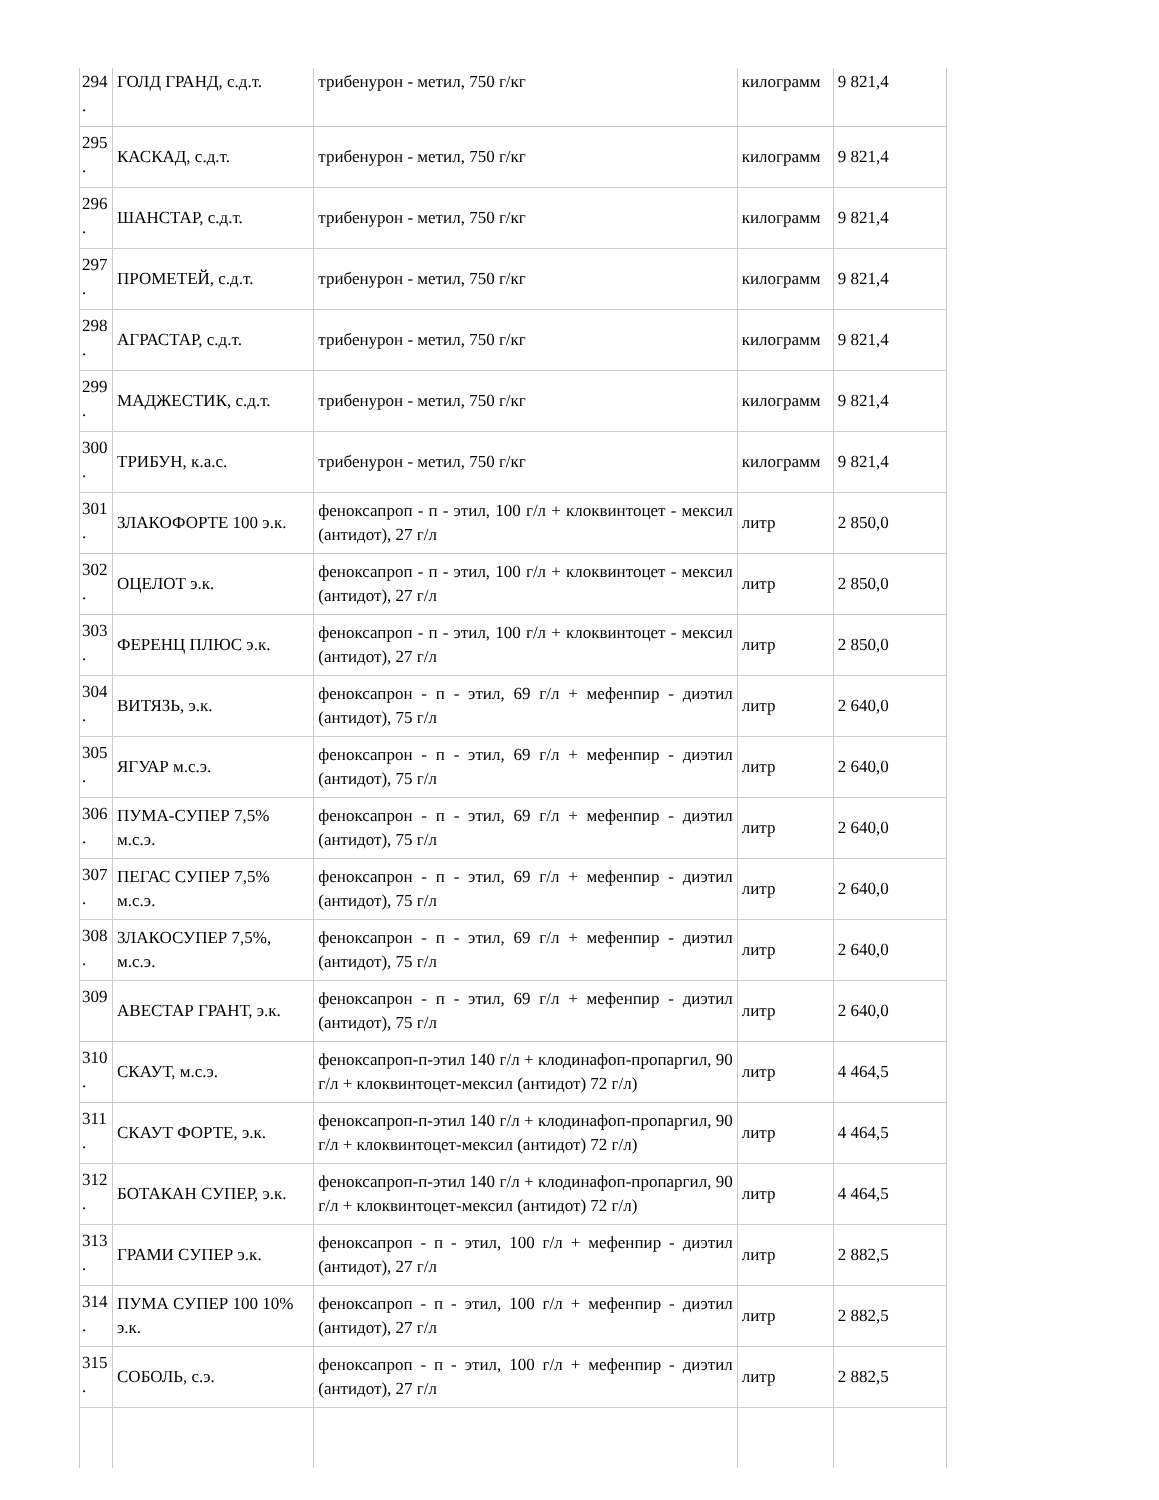| 294 . | ГОЛД ГРАНД, с.д.т. | трибенурон - метил, 750 г/кг | килограмм | 9 821,4 |
| 295 . | КАСКАД, с.д.т. | трибенурон - метил, 750 г/кг | килограмм | 9 821,4 |
| 296 . | ШАНСТАР, с.д.т. | трибенурон - метил, 750 г/кг | килограмм | 9 821,4 |
| 297 . | ПРОМЕТЕЙ, с.д.т. | трибенурон - метил, 750 г/кг | килограмм | 9 821,4 |
| 298 . | АГРАСТАР, с.д.т. | трибенурон - метил, 750 г/кг | килограмм | 9 821,4 |
| 299 . | МАДЖЕСТИК, с.д.т. | трибенурон - метил, 750 г/кг | килограмм | 9 821,4 |
| 300 . | ТРИБУН, к.а.с. | трибенурон - метил, 750 г/кг | килограмм | 9 821,4 |
| 301 . | ЗЛАКОФОРТЕ 100 э.к. | феноксапроп - п - этил, 100 г/л + клоквинтоцет - мексил (антидот), 27 г/л | литр | 2 850,0 |
| 302 . | ОЦЕЛОТ э.к. | феноксапроп - п - этил, 100 г/л + клоквинтоцет - мексил (антидот), 27 г/л | литр | 2 850,0 |
| 303 . | ФЕРЕНЦ ПЛЮС э.к. | феноксапроп - п - этил, 100 г/л + клоквинтоцет - мексил (антидот), 27 г/л | литр | 2 850,0 |
| 304 . | ВИТЯЗЬ, э.к. | феноксапрон - п - этил, 69 г/л + мефенпир - диэтил (антидот), 75 г/л | литр | 2 640,0 |
| 305 . | ЯГУАР м.с.э. | феноксапрон - п - этил, 69 г/л + мефенпир - диэтил (антидот), 75 г/л | литр | 2 640,0 |
| 306 . | ПУМА-СУПЕР 7,5% м.с.э. | феноксапрон - п - этил, 69 г/л + мефенпир - диэтил (антидот), 75 г/л | литр | 2 640,0 |
| 307 . | ПЕГАС СУПЕР 7,5% м.с.э. | феноксапрон - п - этил, 69 г/л + мефенпир - диэтил (антидот), 75 г/л | литр | 2 640,0 |
| 308 . | ЗЛАКОСУПЕР 7,5%, м.с.э. | феноксапрон - п - этил, 69 г/л + мефенпир - диэтил (антидот), 75 г/л | литр | 2 640,0 |
| 309 | АВЕСТАР ГРАНТ, э.к. | феноксапрон - п - этил, 69 г/л + мефенпир - диэтил (антидот), 75 г/л | литр | 2 640,0 |
| 310 . | СКАУТ, м.с.э. | феноксапроп-п-этил 140 г/л + клодинафоп-пропаргил, 90 г/л + клоквинтоцет-мексил (антидот) 72 г/л) | литр | 4 464,5 |
| 311 . | СКАУТ ФОРТЕ, э.к. | феноксапроп-п-этил 140 г/л + клодинафоп-пропаргил, 90 г/л + клоквинтоцет-мексил (антидот) 72 г/л) | литр | 4 464,5 |
| 312 . | БОТАКАН СУПЕР, э.к. | феноксапроп-п-этил 140 г/л + клодинафоп-пропаргил, 90 г/л + клоквинтоцет-мексил (антидот) 72 г/л) | литр | 4 464,5 |
| 313 . | ГРАМИ СУПЕР э.к. | феноксапроп - п - этил, 100 г/л + мефенпир - диэтил (антидот), 27 г/л | литр | 2 882,5 |
| 314 . | ПУМА СУПЕР 100 10% э.к. | феноксапроп - п - этил, 100 г/л + мефенпир - диэтил (антидот), 27 г/л | литр | 2 882,5 |
| 315 . | СОБОЛЬ, с.э. | феноксапроп - п - этил, 100 г/л + мефенпир - диэтил (антидот), 27 г/л | литр | 2 882,5 |